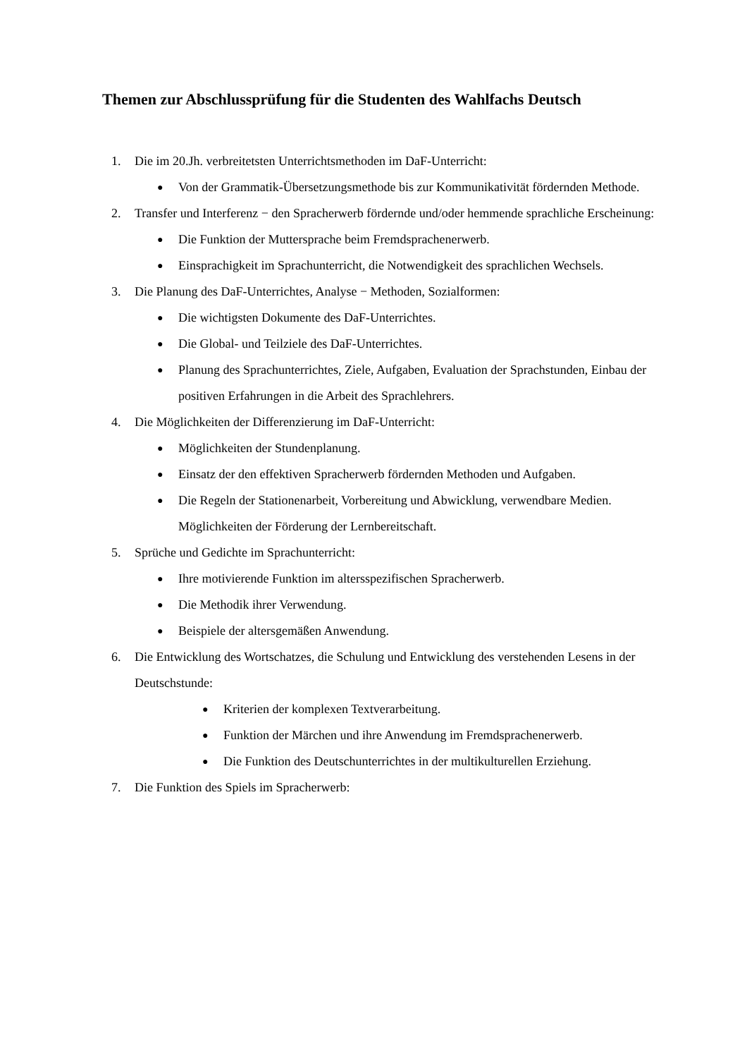Themen zur Abschlussprüfung für die Studenten des Wahlfachs Deutsch
1. Die im 20.Jh. verbreitetsten Unterrichtsmethoden im DaF-Unterricht:
● Von der Grammatik-Übersetzungsmethode bis zur Kommunikativität fördernden Methode.
2. Transfer und Interferenz − den Spracherwerb fördernde und/oder hemmende sprachliche Erscheinung:
● Die Funktion der Muttersprache beim Fremdsprachenerwerb.
● Einsprachigkeit im Sprachunterricht, die Notwendigkeit des sprachlichen Wechsels.
3. Die Planung des DaF-Unterrichtes, Analyse − Methoden, Sozialformen:
● Die wichtigsten Dokumente des DaF-Unterrichtes.
● Die Global- und Teilziele des DaF-Unterrichtes.
● Planung des Sprachunterrichtes, Ziele, Aufgaben, Evaluation der Sprachstunden, Einbau der positiven Erfahrungen in die Arbeit des Sprachlehrers.
4. Die Möglichkeiten der Differenzierung im DaF-Unterricht:
● Möglichkeiten der Stundenplanung.
● Einsatz der den effektiven Spracherwerb fördernden Methoden und Aufgaben.
● Die Regeln der Stationenarbeit, Vorbereitung und Abwicklung, verwendbare Medien. Möglichkeiten der Förderung der Lernbereitschaft.
5. Sprüche und Gedichte im Sprachunterricht:
● Ihre motivierende Funktion im altersspezifischen Spracherwerb.
● Die Methodik ihrer Verwendung.
● Beispiele der altersgemäßen Anwendung.
6. Die Entwicklung des Wortschatzes, die Schulung und Entwicklung des verstehenden Lesens in der Deutschstunde:
● Kriterien der komplexen Textverarbeitung.
● Funktion der Märchen und ihre Anwendung im Fremdsprachenerwerb.
● Die Funktion des Deutschunterrichtes in der multikulturellen Erziehung.
7. Die Funktion des Spiels im Spracherwerb: